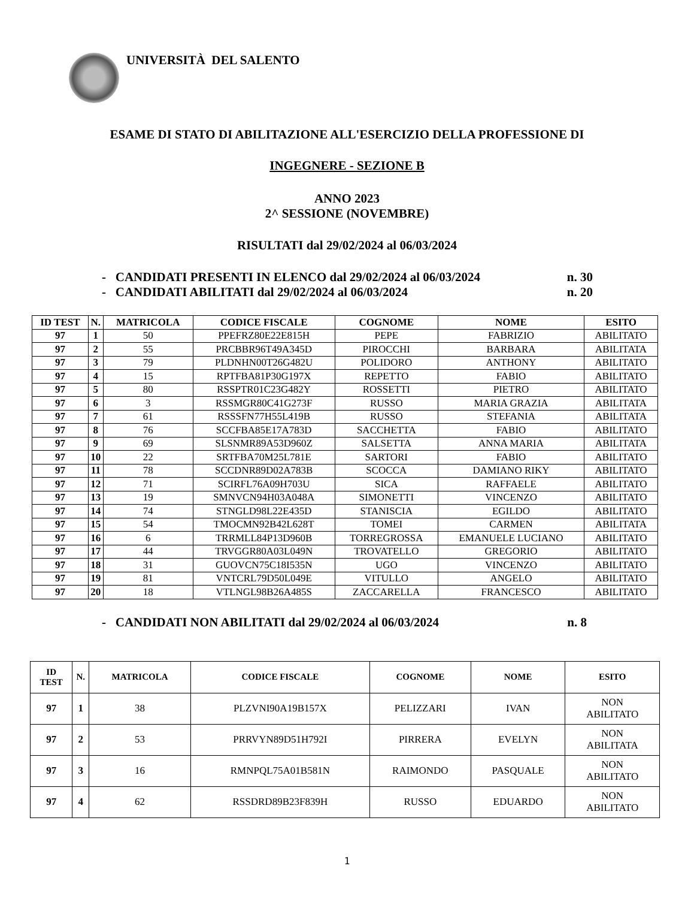UNIVERSITÀ DEL SALENTO
ESAME DI STATO DI ABILITAZIONE ALL'ESERCIZIO DELLA PROFESSIONE DI
INGEGNERE - SEZIONE B
ANNO 2023
2^ SESSIONE (NOVEMBRE)
RISULTATI dal 29/02/2024 al 06/03/2024
- CANDIDATI PRESENTI IN ELENCO dal 29/02/2024 al 06/03/2024 n. 30
- CANDIDATI ABILITATI dal 29/02/2024 al 06/03/2024 n. 20
| ID TEST | N. | MATRICOLA | CODICE FISCALE | COGNOME | NOME | ESITO |
| --- | --- | --- | --- | --- | --- | --- |
| 97 | 1 | 50 | PPEFRZ80E22E815H | PEPE | FABRIZIO | ABILITATO |
| 97 | 2 | 55 | PRCBBR96T49A345D | PIROCCHI | BARBARA | ABILITATA |
| 97 | 3 | 79 | PLDNHN00T26G482U | POLIDORO | ANTHONY | ABILITATO |
| 97 | 4 | 15 | RPTFBA81P30G197X | REPETTO | FABIO | ABILITATO |
| 97 | 5 | 80 | RSSPTR01C23G482Y | ROSSETTI | PIETRO | ABILITATO |
| 97 | 6 | 3 | RSSMGR80C41G273F | RUSSO | MARIA GRAZIA | ABILITATA |
| 97 | 7 | 61 | RSSSFN77H55L419B | RUSSO | STEFANIA | ABILITATA |
| 97 | 8 | 76 | SCCFBA85E17A783D | SACCHETTA | FABIO | ABILITATO |
| 97 | 9 | 69 | SLSNMR89A53D960Z | SALSETTA | ANNA MARIA | ABILITATA |
| 97 | 10 | 22 | SRTFBA70M25L781E | SARTORI | FABIO | ABILITATO |
| 97 | 11 | 78 | SCCDNR89D02A783B | SCOCCA | DAMIANO RIKY | ABILITATO |
| 97 | 12 | 71 | SCIRFL76A09H703U | SICA | RAFFAELE | ABILITATO |
| 97 | 13 | 19 | SMNVCN94H03A048A | SIMONETTI | VINCENZO | ABILITATO |
| 97 | 14 | 74 | STNGLD98L22E435D | STANISCIA | EGILDO | ABILITATO |
| 97 | 15 | 54 | TMOCMN92B42L628T | TOMEI | CARMEN | ABILITATA |
| 97 | 16 | 6 | TRRMLL84P13D960B | TORREGROSSA | EMANUELE LUCIANO | ABILITATO |
| 97 | 17 | 44 | TRVGGR80A03L049N | TROVATELLO | GREGORIO | ABILITATO |
| 97 | 18 | 31 | GUOVCN75C18I535N | UGO | VINCENZO | ABILITATO |
| 97 | 19 | 81 | VNTCRL79D50L049E | VITULLO | ANGELO | ABILITATO |
| 97 | 20 | 18 | VTLNGL98B26A485S | ZACCARELLA | FRANCESCO | ABILITATO |
- CANDIDATI NON ABILITATI dal 29/02/2024 al 06/03/2024 n. 8
| ID TEST | N. | MATRICOLA | CODICE FISCALE | COGNOME | NOME | ESITO |
| --- | --- | --- | --- | --- | --- | --- |
| 97 | 1 | 38 | PLZVNI90A19B157X | PELIZZARI | IVAN | NON ABILITATO |
| 97 | 2 | 53 | PRRVYN89D51H792I | PIRRERA | EVELYN | NON ABILITATA |
| 97 | 3 | 16 | RMNPQL75A01B581N | RAIMONDO | PASQUALE | NON ABILITATO |
| 97 | 4 | 62 | RSSDRD89B23F839H | RUSSO | EDUARDO | NON ABILITATO |
1